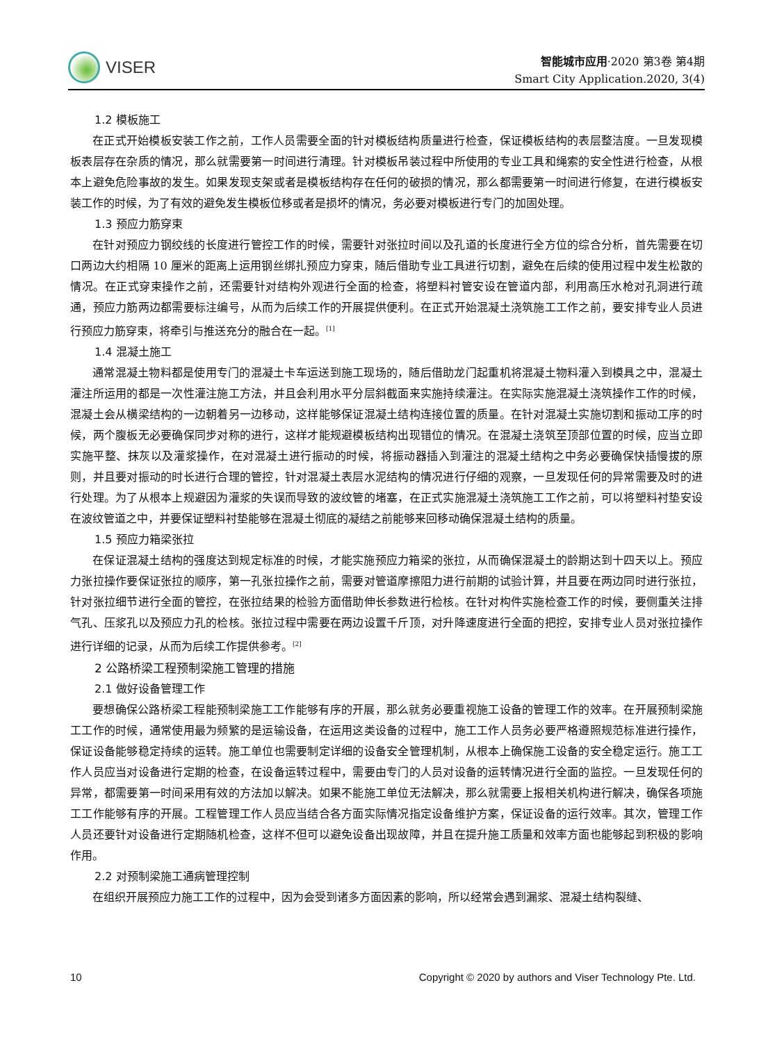VISER
智能城市应用·2020 第3卷 第4期
Smart City Application.2020, 3(4)
1.2 模板施工
在正式开始模板安装工作之前，工作人员需要全面的针对模板结构质量进行检查，保证模板结构的表层整洁度。一旦发现模板表层存在杂质的情况，那么就需要第一时间进行清理。针对模板吊装过程中所使用的专业工具和绳索的安全性进行检查，从根本上避免危险事故的发生。如果发现支架或者是模板结构存在任何的破损的情况，那么都需要第一时间进行修复，在进行模板安装工作的时候，为了有效的避免发生模板位移或者是损坏的情况，务必要对模板进行专门的加固处理。
1.3 预应力筋穿束
在针对预应力钢绞线的长度进行管控工作的时候，需要针对张拉时间以及孔道的长度进行全方位的综合分析，首先需要在切口两边大约相隔 10 厘米的距离上运用钢丝绑扎预应力穿束，随后借助专业工具进行切割，避免在后续的使用过程中发生松散的情况。在正式穿束操作之前，还需要针对结构外观进行全面的检查，将塑料衬管安设在管道内部，利用高压水枪对孔洞进行疏通，预应力筋两边都需要标注编号，从而为后续工作的开展提供便利。在正式开始混凝土浇筑施工工作之前，要安排专业人员进行预应力筋穿束，将牵引与推送充分的融合在一起。<sup>[1]</sup>
1.4 混凝土施工
通常混凝土物料都是使用专门的混凝土卡车运送到施工现场的，随后借助龙门起重机将混凝土物料灌入到模具之中，混凝土灌注所运用的都是一次性灌注施工方法，并且会利用水平分层斜截面来实施持续灌注。在实际实施混凝土浇筑操作工作的时候，混凝土会从横梁结构的一边朝着另一边移动，这样能够保证混凝土结构连接位置的质量。在针对混凝土实施切割和振动工序的时候，两个腹板无必要确保同步对称的进行，这样才能规避模板结构出现错位的情况。在混凝土浇筑至顶部位置的时候，应当立即实施平整、抹灰以及灌浆操作，在对混凝土进行振动的时候，将振动器插入到灌注的混凝土结构之中务必要确保快插慢拔的原则，并且要对振动的时长进行合理的管控，针对混凝土表层水泥结构的情况进行仔细的观察，一旦发现任何的异常需要及时的进行处理。为了从根本上规避因为灌浆的失误而导致的波纹管的堵塞，在正式实施混凝土浇筑施工工作之前，可以将塑料衬垫安设在波纹管道之中，并要保证塑料衬垫能够在混凝土彻底的凝结之前能够来回移动确保混凝土结构的质量。
1.5 预应力箱梁张拉
在保证混凝土结构的强度达到规定标准的时候，才能实施预应力箱梁的张拉，从而确保混凝土的龄期达到十四天以上。预应力张拉操作要保证张拉的顺序，第一孔张拉操作之前，需要对管道摩擦阻力进行前期的试验计算，并且要在两边同时进行张拉，针对张拉细节进行全面的管控，在张拉结果的检验方面借助伸长参数进行检核。在针对构件实施检查工作的时候，要侧重关注排气孔、压浆孔以及预应力孔的检核。张拉过程中需要在两边设置千斤顶，对升降速度进行全面的把控，安排专业人员对张拉操作进行详细的记录，从而为后续工作提供参考。<sup>[2]</sup>
2 公路桥梁工程预制梁施工管理的措施
2.1 做好设备管理工作
要想确保公路桥梁工程能预制梁施工工作能够有序的开展，那么就务必要重视施工设备的管理工作的效率。在开展预制梁施工工作的时候，通常使用最为频繁的是运输设备，在运用这类设备的过程中，施工工作人员务必要严格遵照规范标准进行操作，保证设备能够稳定持续的运转。施工单位也需要制定详细的设备安全管理机制，从根本上确保施工设备的安全稳定运行。施工工作人员应当对设备进行定期的检查，在设备运转过程中，需要由专门的人员对设备的运转情况进行全面的监控。一旦发现任何的异常，都需要第一时间采用有效的方法加以解决。如果不能施工单位无法解决，那么就需要上报相关机构进行解决，确保各项施工工作能够有序的开展。工程管理工作人员应当结合各方面实际情况指定设备维护方案，保证设备的运行效率。其次，管理工作人员还要针对设备进行定期随机检查，这样不但可以避免设备出现故障，并且在提升施工质量和效率方面也能够起到积极的影响作用。
2.2 对预制梁施工通病管理控制
在组织开展预应力施工工作的过程中，因为会受到诸多方面因素的影响，所以经常会遇到漏浆、混凝土结构裂缝、
10 Copyright © 2020 by authors and Viser Technology Pte. Ltd.